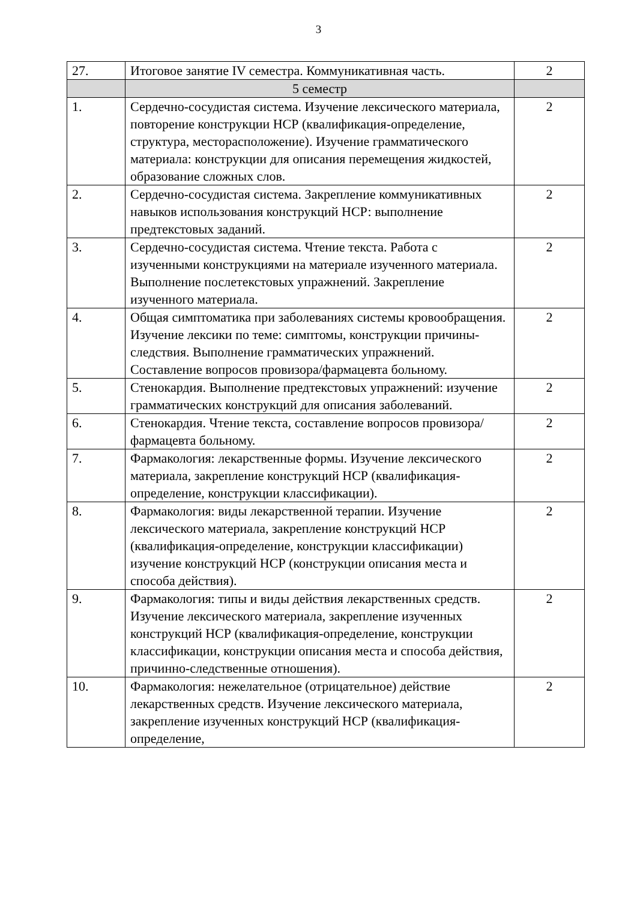3
| 27. | Итоговое занятие IV семестра. Коммуникативная часть. | 2 |
| | 5 семестр | |
| 1. | Сердечно-сосудистая система. Изучение лексического материала, повторение конструкции НСР (квалификация-определение, структура, месторасположение). Изучение грамматического материала: конструкции для описания перемещения жидкостей, образование сложных слов. | 2 |
| 2. | Сердечно-сосудистая система. Закрепление коммуникативных навыков использования конструкций НСР: выполнение предтекстовых заданий. | 2 |
| 3. | Сердечно-сосудистая система. Чтение текста. Работа с изученными конструкциями на материале изученного материала. Выполнение послетекстовых упражнений. Закрепление изученного материала. | 2 |
| 4. | Общая симптоматика при заболеваниях системы кровообращения. Изучение лексики по теме: симптомы, конструкции причины-следствия. Выполнение грамматических упражнений. Составление вопросов провизора/фармацевта больному. | 2 |
| 5. | Стенокардия. Выполнение предтекстовых упражнений: изучение грамматических конструкций для описания заболеваний. | 2 |
| 6. | Стенокардия. Чтение текста, составление вопросов провизора/фармацевта больному. | 2 |
| 7. | Фармакология: лекарственные формы. Изучение лексического материала, закрепление конструкций НСР (квалификация-определение, конструкции классификации). | 2 |
| 8. | Фармакология: виды лекарственной терапии. Изучение лексического материала, закрепление конструкций НСР (квалификация-определение, конструкции классификации) изучение конструкций НСР (конструкции описания места и способа действия). | 2 |
| 9. | Фармакология: типы и виды действия лекарственных средств. Изучение лексического материала, закрепление изученных конструкций НСР (квалификация-определение, конструкции классификации, конструкции описания места и способа действия, причинно-следственные отношения). | 2 |
| 10. | Фармакология: нежелательное (отрицательное) действие лекарственных средств. Изучение лексического материала, закрепление изученных конструкций НСР (квалификация-определение, | 2 |